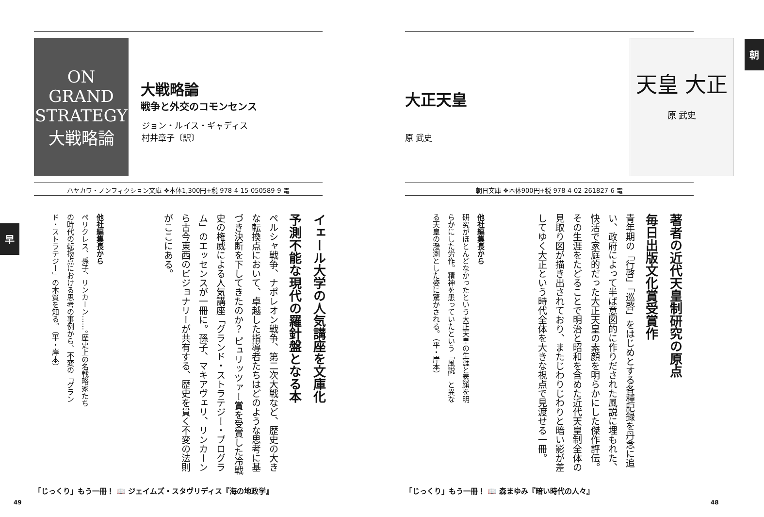ON GRAND STRATEGY
大戦略論
大戦略論
戦争と外交のコモンセンス
ジョン・ルイス・ギャディス
村井章子〔訳〕
ハヤカワ・ノンフィクション文庫 ❖本体1,300円+税 978-4-15-050589-9 電
イェール大学の人気講座を文庫化
予測不能な現代の羅針盤となる本
ペルシャ戦争、ナポレオン戦争、第二次大戦など、歴史の大きな転換点において、卓越した指導者たちはどのような思考に基づき決断を下してきたのか？ ピュリッツァー賞を受賞した冷戦史の権威による人気講座「グランド・ストラテジー・プログラム」のエッセンスが一冊に。孫子、マキアヴェリ、リンカーンら古今東西のビジョナリーが共有する、歴史を貫く不変の法則がここにある。
他社編集長から
ペリクレス、孫子、リンカーン……。歴史上の名戦略家たちの時代の転換点における思考の事例から、不変の「グランド・ストラテジー」の本質を知る。（平・岸本）
早
「じっくり」もう一冊！ 📖 ジェイムズ・スタヴリディス『海の地政学』
49
大正天皇
原 武史
天皇 大正
原 武史
朝
朝日文庫 ❖本体900円+税 978-4-02-261827-6 電
著者の近代天皇制研究の原点
毎日出版文化賞受賞作
青年期の「行啓」「巡啓」をはじめとする各種記録を丹念に追い、政府によって半ば意図的に作りだされた風説に埋もれた、快活で家庭的だった大正天皇の素顔を明らかにした傑作評伝。その生涯をたどることで明治と昭和を含めた近代天皇制全体の見取り図が描き出されており、またじわりじわりと暗い影が差してゆく大正という時代全体を大きな視点で見渡せる一冊。
他社編集長から
研究がほとんどなかったという大正天皇の生涯と素顔を明らかにした労作。精神を患っていたという「風説」と異なる天皇の潑溂とした姿に驚かされる。（平・岸本）
「じっくり」もう一冊！ 📖 森まゆみ『暗い時代の人々』
48